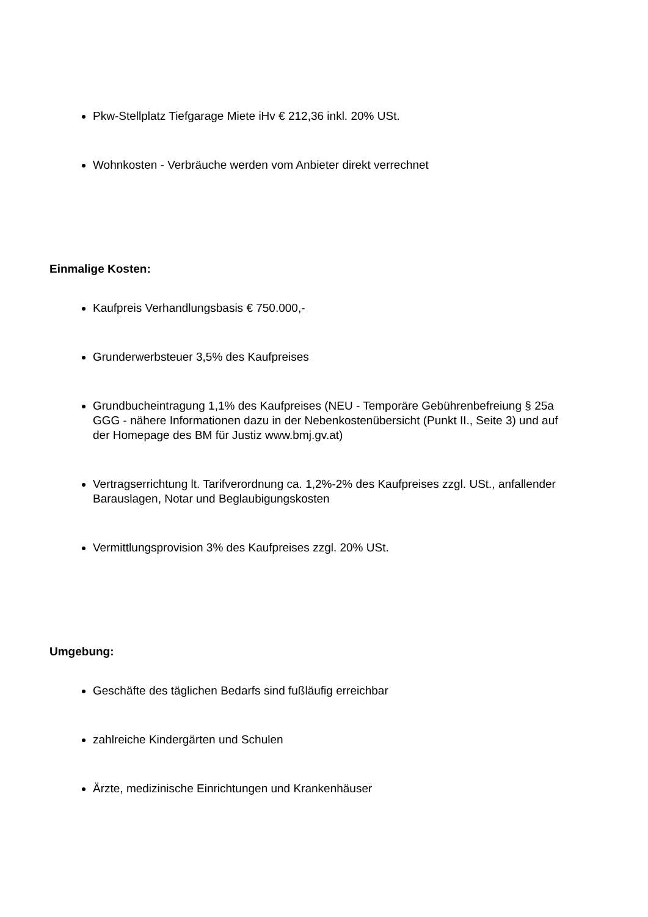Pkw-Stellplatz Tiefgarage Miete iHv € 212,36 inkl. 20% USt.
Wohnkosten - Verbräuche werden vom Anbieter direkt verrechnet
Einmalige Kosten:
Kaufpreis Verhandlungsbasis € 750.000,-
Grunderwerbsteuer 3,5% des Kaufpreises
Grundbucheintragung 1,1% des Kaufpreises (NEU - Temporäre Gebührenbefreiung § 25a GGG - nähere Informationen dazu in der Nebenkostenübersicht (Punkt II., Seite 3) und auf der Homepage des BM für Justiz www.bmj.gv.at)
Vertragserrichtung lt. Tarifverordnung ca. 1,2%-2% des Kaufpreises zzgl. USt., anfallender Barauslagen, Notar und Beglaubigungskosten
Vermittlungsprovision 3% des Kaufpreises zzgl. 20% USt.
Umgebung:
Geschäfte des täglichen Bedarfs sind fußläufig erreichbar
zahlreiche Kindergärten und Schulen
Ärzte, medizinische Einrichtungen und Krankenhäuser